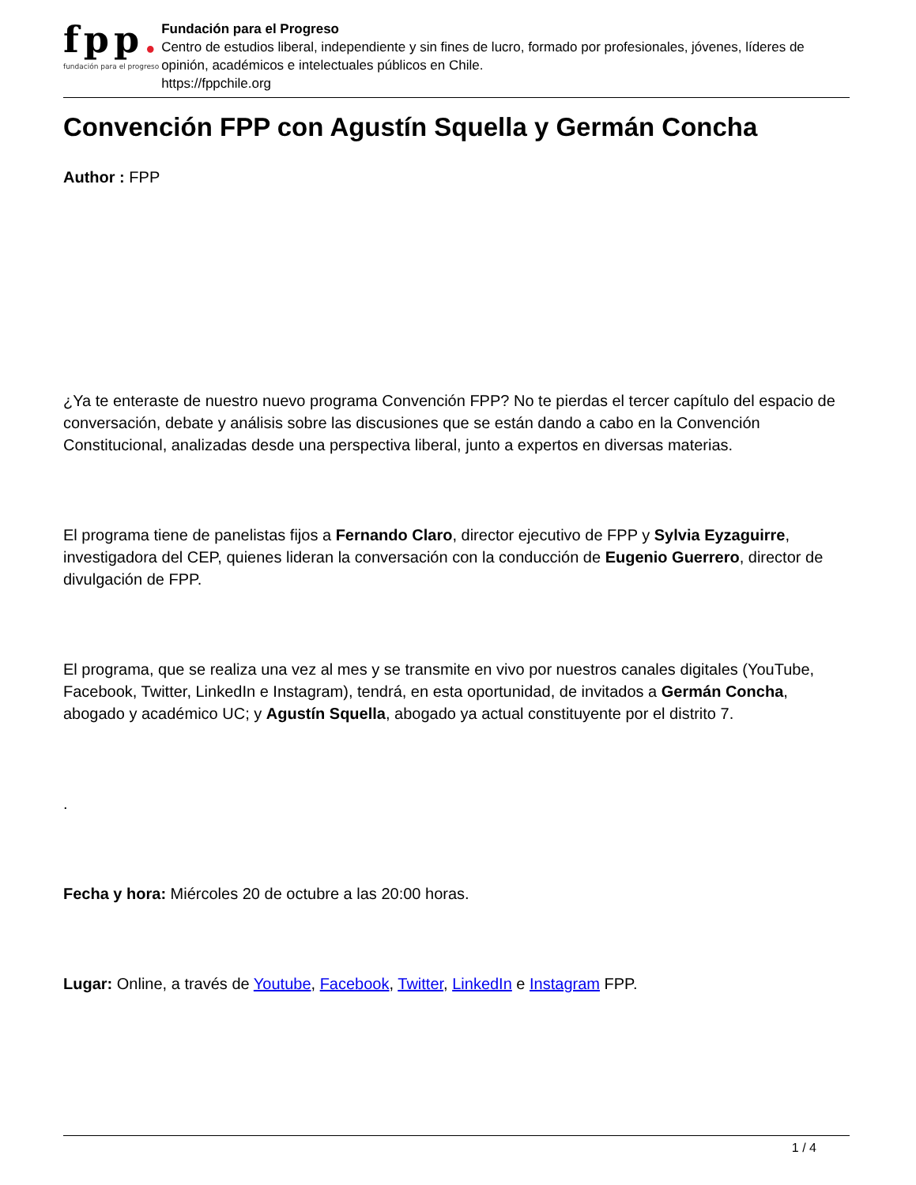fpp.
fundación para el progreso
Fundación para el Progreso
Centro de estudios liberal, independiente y sin fines de lucro, formado por profesionales, jóvenes, líderes de opinión, académicos e intelectuales públicos en Chile.
https://fppchile.org
Convención FPP con Agustín Squella y Germán Concha
Author : FPP
¿Ya te enteraste de nuestro nuevo programa Convención FPP? No te pierdas el tercer capítulo del espacio de conversación, debate y análisis sobre las discusiones que se están dando a cabo en la Convención Constitucional, analizadas desde una perspectiva liberal, junto a expertos en diversas materias.
El programa tiene de panelistas fijos a Fernando Claro, director ejecutivo de FPP y Sylvia Eyzaguirre, investigadora del CEP, quienes lideran la conversación con la conducción de Eugenio Guerrero, director de divulgación de FPP.
El programa, que se realiza una vez al mes y se transmite en vivo por nuestros canales digitales (YouTube, Facebook, Twitter, LinkedIn e Instagram), tendrá, en esta oportunidad, de invitados a Germán Concha, abogado y académico UC; y Agustín Squella, abogado ya actual constituyente por el distrito 7.
.
Fecha y hora: Miércoles 20 de octubre a las 20:00 horas.
Lugar: Online, a través de Youtube, Facebook, Twitter, LinkedIn e Instagram FPP.
1 / 4